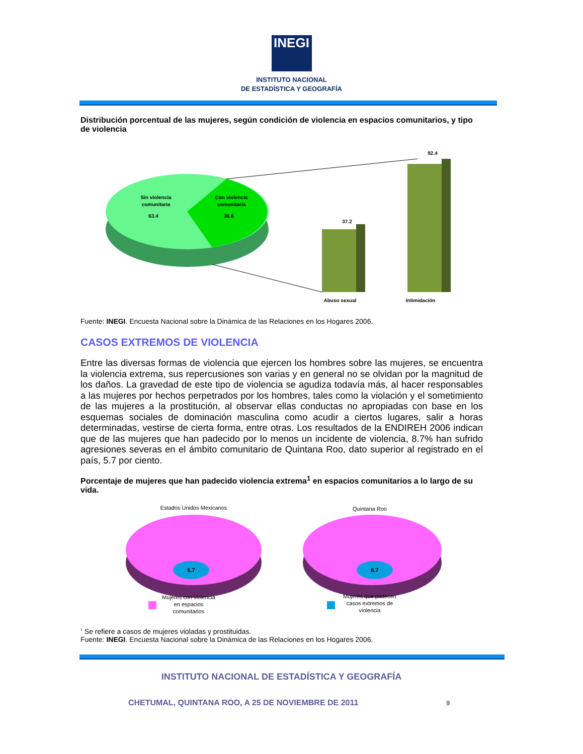INEGI
INSTITUTO NACIONAL
DE ESTADÍSTICA Y GEOGRAFÍA
Distribución porcentual de las mujeres, según condición de violencia en espacios comunitarios, y tipo de violencia
Sin violencia
comunitaria
63.4
Con violencia
comunitaria
36.6
37.2
92.4
Abuso sexual
Intimidación
Fuente: INEGI. Encuesta Nacional sobre la Dinámica de las Relaciones en los Hogares 2006.
CASOS EXTREMOS DE VIOLENCIA
Entre las diversas formas de violencia que ejercen los hombres sobre las mujeres, se encuentra la violencia extrema, sus repercusiones son varias y en general no se olvidan por la magnitud de los daños. La gravedad de este tipo de violencia se agudiza todavía más, al hacer responsables a las mujeres por hechos perpetrados por los hombres, tales como la violación y el sometimiento de las mujeres a la prostitución, al observar ellas conductas no apropiadas con base en los esquemas sociales de dominación masculina como acudir a ciertos lugares, salir a horas determinadas, vestirse de cierta forma, entre otras. Los resultados de la ENDIREH 2006 indican que de las mujeres que han padecido por lo menos un incidente de violencia, 8.7% han sufrido agresiones severas en el ámbito comunitario de Quintana Roo, dato superior al registrado en el país, 5.7 por ciento.
Porcentaje de mujeres que han padecido violencia extrema<sup>1</sup> en espacios comunitarios a lo largo de su vida.
Estados Unidos Mexicanos
Quintana Roo
5.7
8.7
Mujeres con violencia
en espacios
comunitarios
Mujeres que padecen
casos extremos de
violencia
<sup>1</sup> Se refiere a casos de mujeres violadas y prostituidas.
Fuente: INEGI. Encuesta Nacional sobre la Dinámica de las Relaciones en los Hogares 2006.
INSTITUTO NACIONAL DE ESTADÍSTICA Y GEOGRAFÍA
CHETUMAL, QUINTANA ROO, A 25 DE NOVIEMBRE DE 2011 9